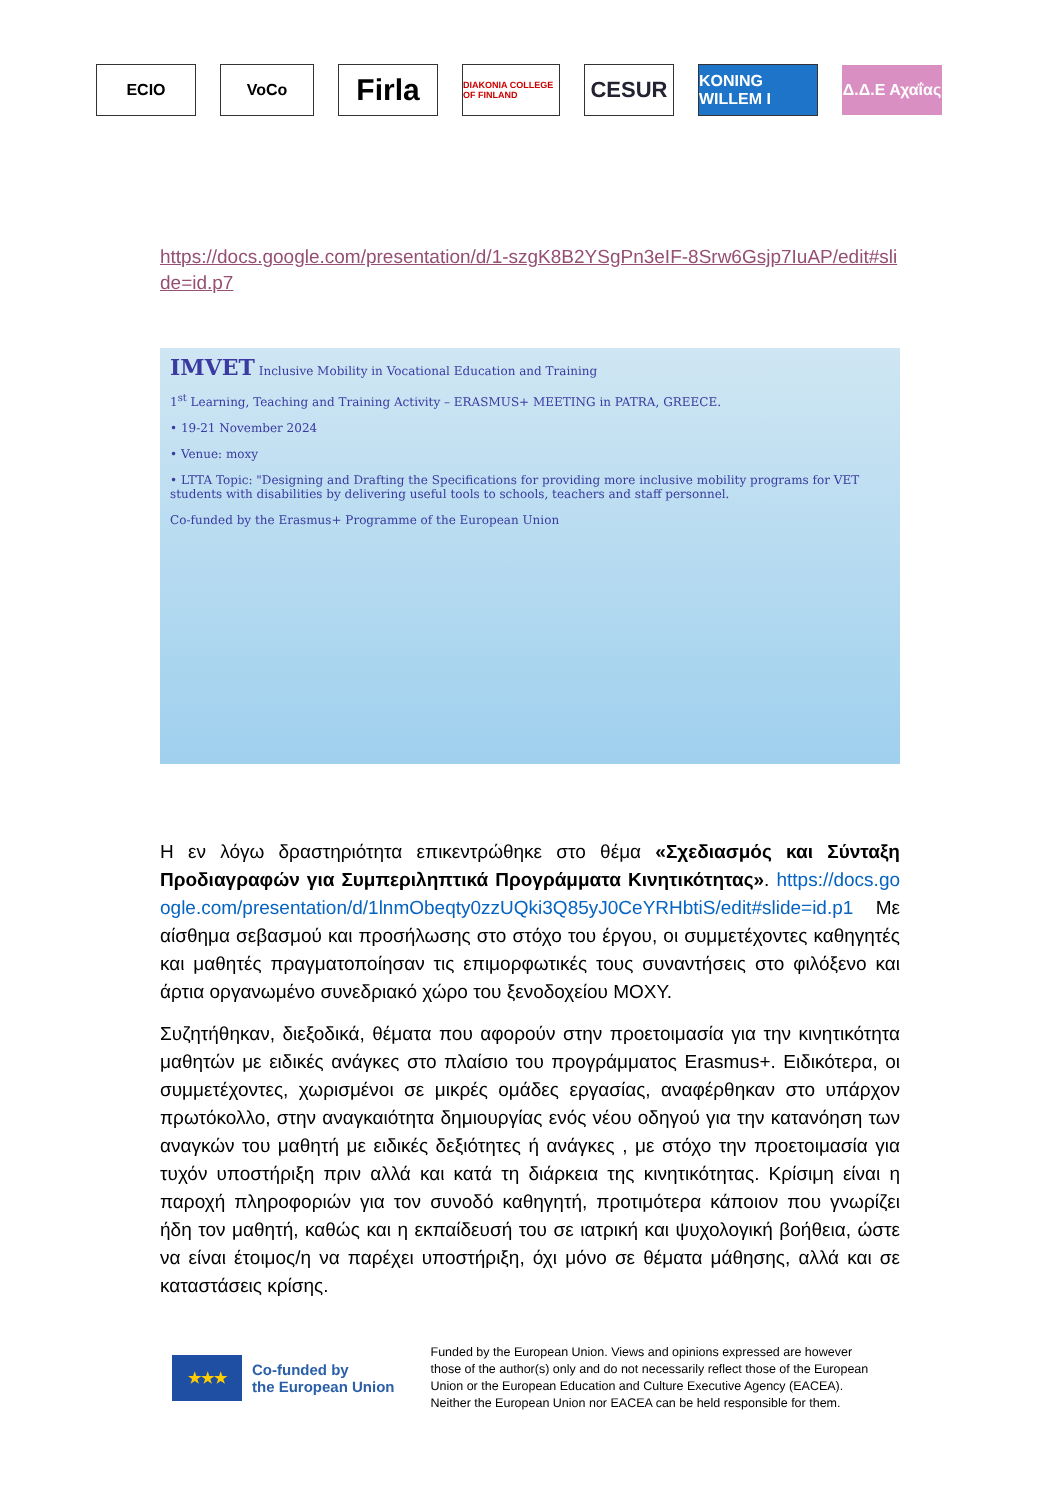ECIO VoCo
Firla
DIAKONIA COLLEGE OF FINLAND
CESUR
KONING WILLEM I
Δ.Δ.Ε Αχαΐας
https://docs.google.com/presentation/d/1-szgK8B2YSgPn3eIF-8Srw6Gsjp7IuAP/edit#slide=id.p7
IMVET Inclusive Mobility in Vocational Education and Training
1<sup>st</sup> Learning, Teaching and Training Activity – ERASMUS+ MEETING in PATRA, GREECE.
• 19-21 November 2024
• Venue: moxy
• LTTA Topic: "Designing and Drafting the Specifications for providing more inclusive mobility programs for VET students with disabilities by delivering useful tools to schools, teachers and staff personnel.
Co-funded by the Erasmus+ Programme of the European Union
Η εν λόγω δραστηριότητα επικεντρώθηκε στο θέμα «Σχεδιασμός και Σύνταξη Προδιαγραφών για Συμπεριληπτικά Προγράμματα Κινητικότητας». https://docs.google.com/presentation/d/1lnmObeqty0zzUQki3Q85yJ0CeYRHbtiS/edit#slide=id.p1 Με αίσθημα σεβασμού και προσήλωσης στο στόχο του έργου, οι συμμετέχοντες καθηγητές και μαθητές πραγματοποίησαν τις επιμορφωτικές τους συναντήσεις στο φιλόξενο και άρτια οργανωμένο συνεδριακό χώρο του ξενοδοχείου MOXY.
Συζητήθηκαν, διεξοδικά, θέματα που αφορούν στην προετοιμασία για την κινητικότητα μαθητών με ειδικές ανάγκες στο πλαίσιο του προγράμματος Erasmus+. Ειδικότερα, οι συμμετέχοντες, χωρισμένοι σε μικρές ομάδες εργασίας, αναφέρθηκαν στο υπάρχον πρωτόκολλο, στην αναγκαιότητα δημιουργίας ενός νέου οδηγού για την κατανόηση των αναγκών του μαθητή με ειδικές δεξιότητες ή ανάγκες , με στόχο την προετοιμασία για τυχόν υποστήριξη πριν αλλά και κατά τη διάρκεια της κινητικότητας. Κρίσιμη είναι η παροχή πληροφοριών για τον συνοδό καθηγητή, προτιμότερα κάποιον που γνωρίζει ήδη τον μαθητή, καθώς και η εκπαίδευσή του σε ιατρική και ψυχολογική βοήθεια, ώστε να είναι έτοιμος/η να παρέχει υποστήριξη, όχι μόνο σε θέματα μάθησης, αλλά και σε καταστάσεις κρίσης.
★★★
Co-funded by
the European Union
Funded by the European Union. Views and opinions expressed are however those of the author(s) only and do not necessarily reflect those of the European Union or the European Education and Culture Executive Agency (EACEA). Neither the European Union nor EACEA can be held responsible for them.